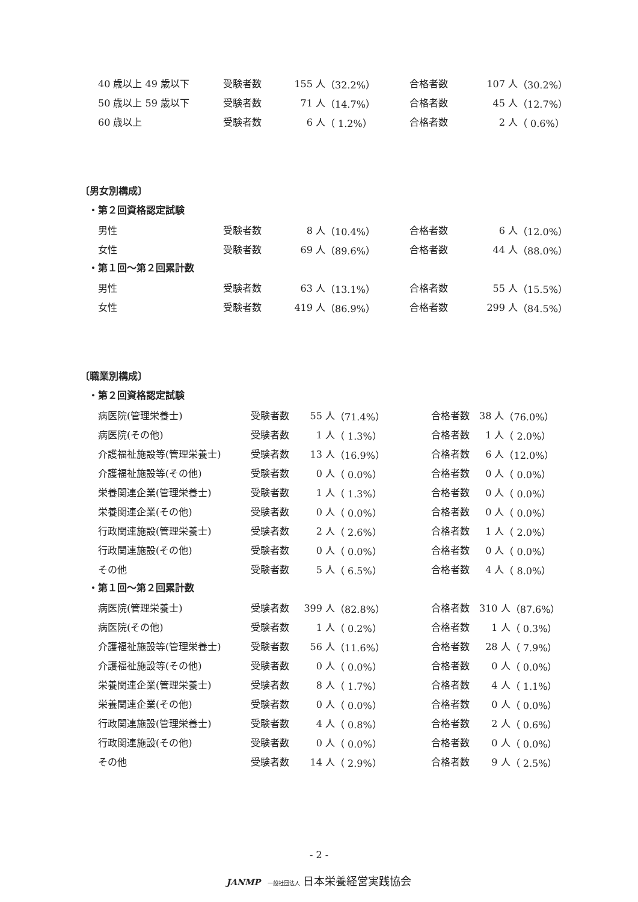| 40 歳以上 49 歳以下 | 受験者数 | 155 人 | （32.2%） | 合格者数 | 107 人 | （30.2%） |
| 50 歳以上 59 歳以下 | 受験者数 | 71 人 | （14.7%） | 合格者数 | 45 人 | （12.7%） |
| 60 歳以上 | 受験者数 | 6 人 | （ 1.2%） | 合格者数 | 2 人 | （ 0.6%） |
〔男女別構成〕
・第２回資格認定試験
| 男性 | 受験者数 | 8 人 | （10.4%） | 合格者数 | 6 人 | （12.0%） |
| 女性 | 受験者数 | 69 人 | （89.6%） | 合格者数 | 44 人 | （88.0%） |
・第１回～第２回累計数
| 男性 | 受験者数 | 63 人 | （13.1%） | 合格者数 | 55 人 | （15.5%） |
| 女性 | 受験者数 | 419 人 | （86.9%） | 合格者数 | 299 人 | （84.5%） |
〔職業別構成〕
・第２回資格認定試験
| 病医院(管理栄養士) | 受験者数 | 55 人 | （71.4%） | 合格者数 | 38 人 | （76.0%） |
| 病医院(その他) | 受験者数 | 1 人 | （ 1.3%） | 合格者数 | 1 人 | （ 2.0%） |
| 介護福祉施設等(管理栄養士) | 受験者数 | 13 人 | （16.9%） | 合格者数 | 6 人 | （12.0%） |
| 介護福祉施設等(その他) | 受験者数 | 0 人 | （ 0.0%） | 合格者数 | 0 人 | （ 0.0%） |
| 栄養関連企業(管理栄養士) | 受験者数 | 1 人 | （ 1.3%） | 合格者数 | 0 人 | （ 0.0%） |
| 栄養関連企業(その他) | 受験者数 | 0 人 | （ 0.0%） | 合格者数 | 0 人 | （ 0.0%） |
| 行政関連施設(管理栄養士) | 受験者数 | 2 人 | （ 2.6%） | 合格者数 | 1 人 | （ 2.0%） |
| 行政関連施設(その他) | 受験者数 | 0 人 | （ 0.0%） | 合格者数 | 0 人 | （ 0.0%） |
| その他 | 受験者数 | 5 人 | （ 6.5%） | 合格者数 | 4 人 | （ 8.0%） |
・第１回～第２回累計数
| 病医院(管理栄養士) | 受験者数 | 399 人 | （82.8%） | 合格者数 | 310 人 | （87.6%） |
| 病医院(その他) | 受験者数 | 1 人 | （ 0.2%） | 合格者数 | 1 人 | （ 0.3%） |
| 介護福祉施設等(管理栄養士) | 受験者数 | 56 人 | （11.6%） | 合格者数 | 28 人 | （ 7.9%） |
| 介護福祉施設等(その他) | 受験者数 | 0 人 | （ 0.0%） | 合格者数 | 0 人 | （ 0.0%） |
| 栄養関連企業(管理栄養士) | 受験者数 | 8 人 | （ 1.7%） | 合格者数 | 4 人 | （ 1.1%） |
| 栄養関連企業(その他) | 受験者数 | 0 人 | （ 0.0%） | 合格者数 | 0 人 | （ 0.0%） |
| 行政関連施設(管理栄養士) | 受験者数 | 4 人 | （ 0.8%） | 合格者数 | 2 人 | （ 0.6%） |
| 行政関連施設(その他) | 受験者数 | 0 人 | （ 0.0%） | 合格者数 | 0 人 | （ 0.0%） |
| その他 | 受験者数 | 14 人 | （ 2.9%） | 合格者数 | 9 人 | （ 2.5%） |
- 2 -
JANMP 一般社団法人 日本栄養経営実践協会